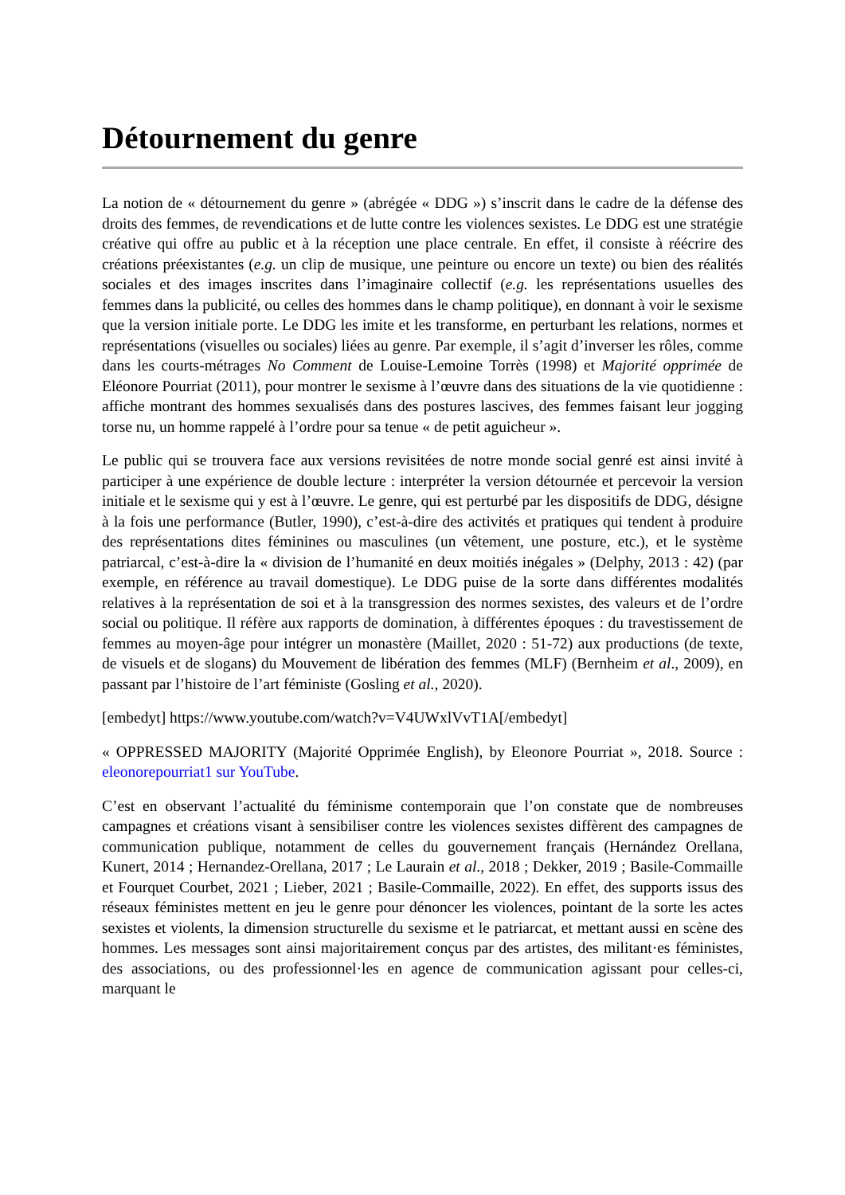Détournement du genre
La notion de « détournement du genre » (abrégée « DDG ») s’inscrit dans le cadre de la défense des droits des femmes, de revendications et de lutte contre les violences sexistes. Le DDG est une stratégie créative qui offre au public et à la réception une place centrale. En effet, il consiste à réécrire des créations préexistantes (e.g. un clip de musique, une peinture ou encore un texte) ou bien des réalités sociales et des images inscrites dans l’imaginaire collectif (e.g. les représentations usuelles des femmes dans la publicité, ou celles des hommes dans le champ politique), en donnant à voir le sexisme que la version initiale porte. Le DDG les imite et les transforme, en perturbant les relations, normes et représentations (visuelles ou sociales) liées au genre. Par exemple, il s’agit d’inverser les rôles, comme dans les courts-métrages No Comment de Louise-Lemoine Torrès (1998) et Majorité opprimée de Eléonore Pourriat (2011), pour montrer le sexisme à l’œuvre dans des situations de la vie quotidienne : affiche montrant des hommes sexualisés dans des postures lascives, des femmes faisant leur jogging torse nu, un homme rappelé à l’ordre pour sa tenue « de petit aguicheur ».
Le public qui se trouvera face aux versions revisitées de notre monde social genré est ainsi invité à participer à une expérience de double lecture : interpréter la version détournée et percevoir la version initiale et le sexisme qui y est à l’œuvre. Le genre, qui est perturbé par les dispositifs de DDG, désigne à la fois une performance (Butler, 1990), c’est-à-dire des activités et pratiques qui tendent à produire des représentations dites féminines ou masculines (un vêtement, une posture, etc.), et le système patriarcal, c’est-à-dire la « division de l’humanité en deux moitiés inégales » (Delphy, 2013 : 42) (par exemple, en référence au travail domestique). Le DDG puise de la sorte dans différentes modalités relatives à la représentation de soi et à la transgression des normes sexistes, des valeurs et de l’ordre social ou politique. Il réfère aux rapports de domination, à différentes époques : du travestissement de femmes au moyen-âge pour intégrer un monastère (Maillet, 2020 : 51-72) aux productions (de texte, de visuels et de slogans) du Mouvement de libération des femmes (MLF) (Bernheim et al., 2009), en passant par l’histoire de l’art féministe (Gosling et al., 2020).
[embedyt] https://www.youtube.com/watch?v=V4UWxlVvT1A[/embedyt]
« OPPRESSED MAJORITY (Majorité Opprimée English), by Eleonore Pourriat », 2018. Source : eleonorepourriat1 sur YouTube.
C’est en observant l’actualité du féminisme contemporain que l’on constate que de nombreuses campagnes et créations visant à sensibiliser contre les violences sexistes diffèrent des campagnes de communication publique, notamment de celles du gouvernement français (Hernández Orellana, Kunert, 2014 ; Hernandez-Orellana, 2017 ; Le Laurain et al., 2018 ; Dekker, 2019 ; Basile-Commaille et Fourquet Courbet, 2021 ; Lieber, 2021 ; Basile-Commaille, 2022). En effet, des supports issus des réseaux féministes mettent en jeu le genre pour dénoncer les violences, pointant de la sorte les actes sexistes et violents, la dimension structurelle du sexisme et le patriarcat, et mettant aussi en scène des hommes. Les messages sont ainsi majoritairement conçus par des artistes, des militant·es féministes, des associations, ou des professionnel·les en agence de communication agissant pour celles-ci, marquant le